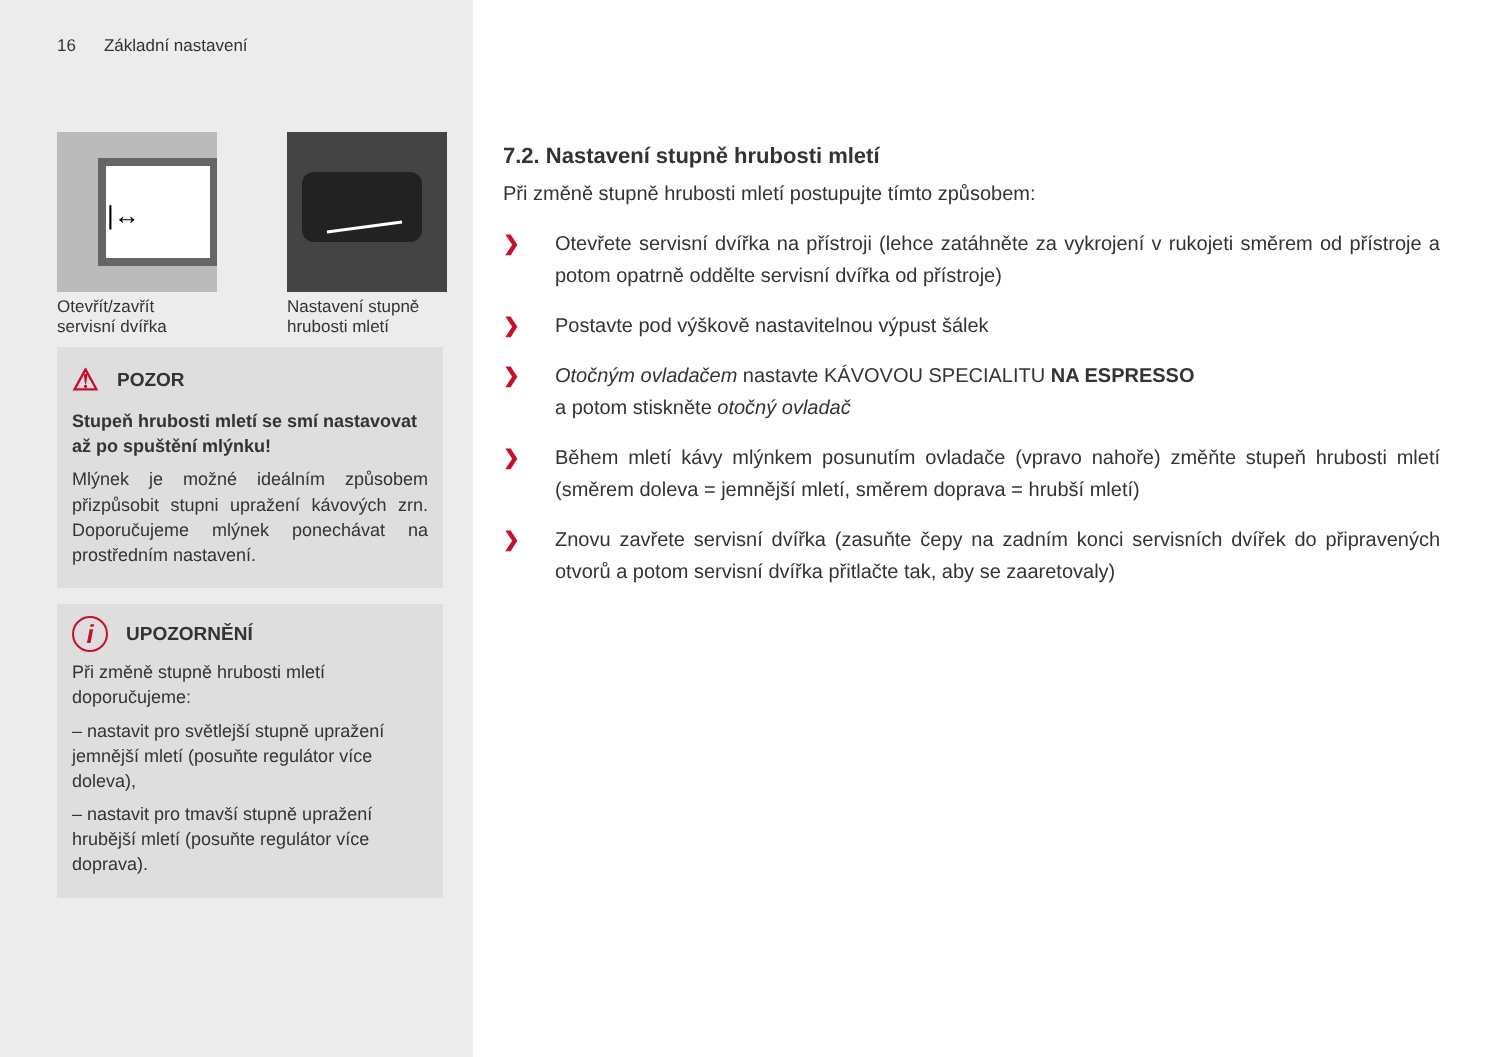16 Základní nastavení
|↔
Otevřít/zavřít servisní dvířka
Nastavení stupně hrubosti mletí
⚠ POZOR
Stupeň hrubosti mletí se smí nastavovat až po spuštění mlýnku!
Mlýnek je možné ideálním způsobem přizpůsobit stupni upražení kávových zrn. Doporučujeme mlýnek ponechávat na prostředním nastavení.
i UPOZORNĚNÍ
Při změně stupně hrubosti mletí doporučujeme:
– nastavit pro světlejší stupně upražení jemnější mletí (posuňte regulátor více doleva),
– nastavit pro tmavší stupně upražení hrubější mletí (posuňte regulátor více doprava).
7.2. Nastavení stupně hrubosti mletí
Při změně stupně hrubosti mletí postupujte tímto způsobem:
❯ Otevřete servisní dvířka na přístroji (lehce zatáhněte za vykrojení v rukojeti směrem od přístroje a potom opatrně oddělte servisní dvířka od přístroje)
❯ Postavte pod výškově nastavitelnou výpust šálek
❯ Otočným ovladačem nastavte KÁVOVOU SPECIALITU NA ESPRESSO
a potom stiskněte otočný ovladač
❯ Během mletí kávy mlýnkem posunutím ovladače (vpravo nahoře) změňte stupeň hrubosti mletí (směrem doleva = jemnější mletí, směrem doprava = hrubší mletí)
❯ Znovu zavřete servisní dvířka (zasuňte čepy na zadním konci servisních dvířek do připravených otvorů a potom servisní dvířka přitlačte tak, aby se zaaretovaly)